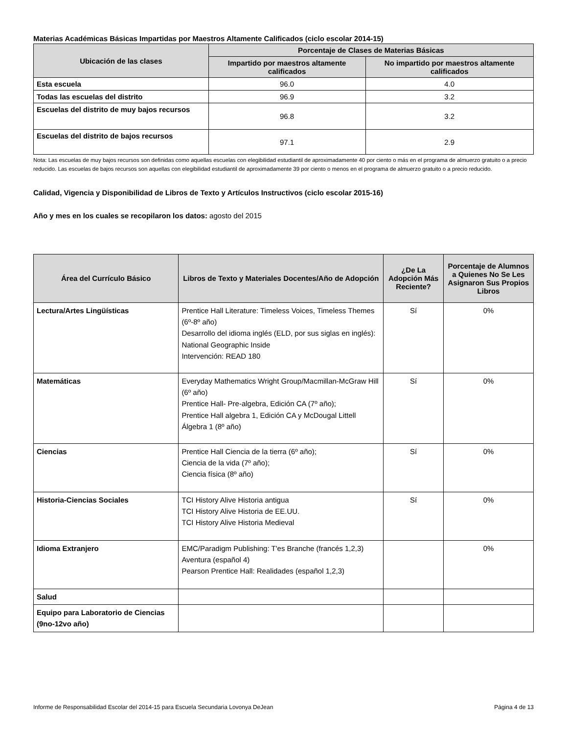Materias Académicas Básicas Impartidas por Maestros Altamente Calificados (ciclo escolar 2014-15)
| Ubicación de las clases | Porcentaje de Clases de Materias Básicas | |
| --- | --- | --- |
| | Impartido por maestros altamente calificados | No impartido por maestros altamente calificados |
| Esta escuela | 96.0 | 4.0 |
| Todas las escuelas del distrito | 96.9 | 3.2 |
| Escuelas del distrito de muy bajos recursos | 96.8 | 3.2 |
| Escuelas del distrito de bajos recursos | 97.1 | 2.9 |
Nota: Las escuelas de muy bajos recursos son definidas como aquellas escuelas con elegibilidad estudiantil de aproximadamente 40 por ciento o más en el programa de almuerzo gratuito o a precio reducido. Las escuelas de bajos recursos son aquellas con elegibilidad estudiantil de aproximadamente 39 por ciento o menos en el programa de almuerzo gratuito o a precio reducido.
Calidad, Vigencia y Disponibilidad de Libros de Texto y Artículos Instructivos (ciclo escolar 2015-16)
Año y mes en los cuales se recopilaron los datos: agosto del 2015
| Área del Currículo Básico | Libros de Texto y Materiales Docentes/Año de Adopción | ¿De La Adopción Más Reciente? | Porcentaje de Alumnos a Quienes No Se Les Asignaron Sus Propios Libros |
| --- | --- | --- | --- |
| Lectura/Artes Lingüísticas | Prentice Hall Literature: Timeless Voices, Timeless Themes (6º-8º año) Desarrollo del idioma inglés (ELD, por sus siglas en inglés): National Geographic Inside Intervención: READ 180 | Sí | 0% |
| Matemáticas | Everyday Mathematics Wright Group/Macmillan-McGraw Hill (6º año) Prentice Hall- Pre-algebra, Edición CA (7º año); Prentice Hall algebra 1, Edición CA y McDougal Littell Álgebra 1 (8º año) | Sí | 0% |
| Ciencias | Prentice Hall Ciencia de la tierra (6º año); Ciencia de la vida (7º año); Ciencia física (8º año) | Sí | 0% |
| Historia-Ciencias Sociales | TCI History Alive Historia antigua TCI History Alive Historia de EE.UU. TCI History Alive Historia Medieval | Sí | 0% |
| Idioma Extranjero | EMC/Paradigm Publishing: T'es Branche (francés 1,2,3) Aventura (español 4) Pearson Prentice Hall: Realidades (español 1,2,3) | | 0% |
| Salud | | | |
| Equipo para Laboratorio de Ciencias (9no-12vo año) | | | |
Informe de Responsabilidad Escolar del 2014-15 para Escuela Secundaria Lovonya DeJean Página 4 de 13